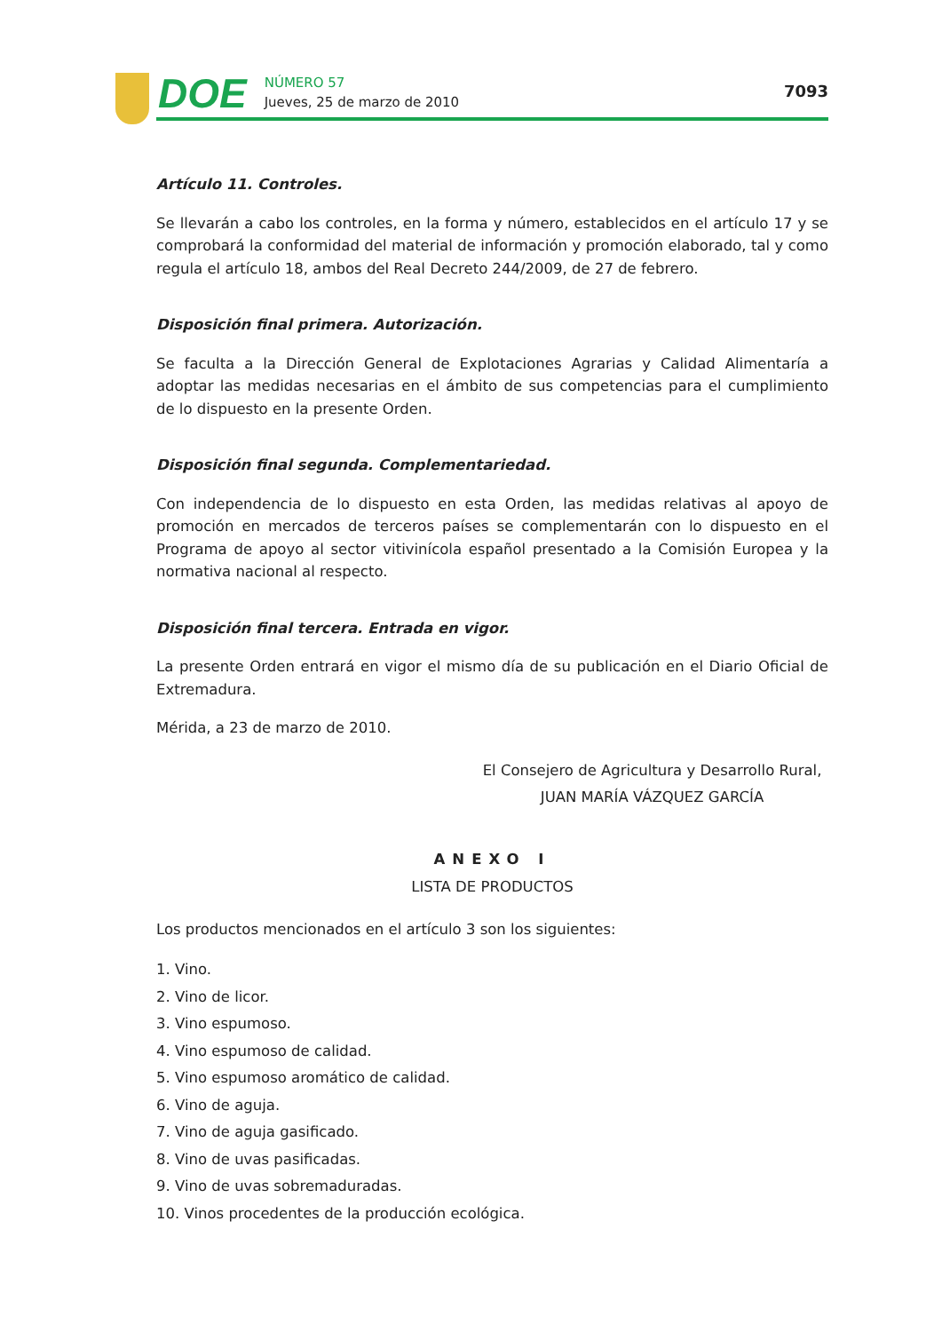DOE
NÚMERO 57
Jueves, 25 de marzo de 2010
7093
Artículo 11. Controles.
Se llevarán a cabo los controles, en la forma y número, establecidos en el artículo 17 y se comprobará la conformidad del material de información y promoción elaborado, tal y como regula el artículo 18, ambos del Real Decreto 244/2009, de 27 de febrero.
Disposición final primera. Autorización.
Se faculta a la Dirección General de Explotaciones Agrarias y Calidad Alimentaría a adoptar las medidas necesarias en el ámbito de sus competencias para el cumplimiento de lo dispuesto en la presente Orden.
Disposición final segunda. Complementariedad.
Con independencia de lo dispuesto en esta Orden, las medidas relativas al apoyo de promoción en mercados de terceros países se complementarán con lo dispuesto en el Programa de apoyo al sector vitivinícola español presentado a la Comisión Europea y la normativa nacional al respecto.
Disposición final tercera. Entrada en vigor.
La presente Orden entrará en vigor el mismo día de su publicación en el Diario Oficial de Extremadura.
Mérida, a 23 de marzo de 2010.
El Consejero de Agricultura y Desarrollo Rural,
JUAN MARÍA VÁZQUEZ GARCÍA
ANEXO I
LISTA DE PRODUCTOS
Los productos mencionados en el artículo 3 son los siguientes:
1. Vino.
2. Vino de licor.
3. Vino espumoso.
4. Vino espumoso de calidad.
5. Vino espumoso aromático de calidad.
6. Vino de aguja.
7. Vino de aguja gasificado.
8. Vino de uvas pasificadas.
9. Vino de uvas sobremaduradas.
10. Vinos procedentes de la producción ecológica.